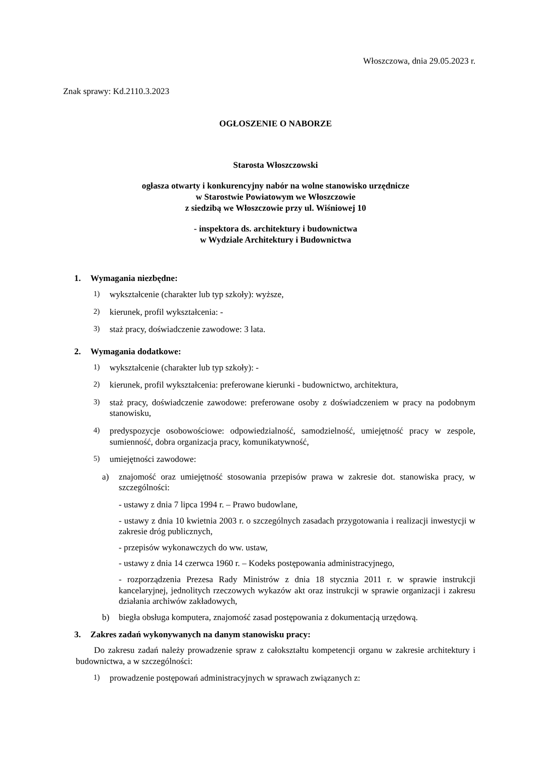Włoszczowa, dnia 29.05.2023 r.
Znak sprawy: Kd.2110.3.2023
OGŁOSZENIE O NABORZE
Starosta Włoszczowski
ogłasza otwarty i konkurencyjny nabór na wolne stanowisko urzędnicze
w Starostwie Powiatowym we Włoszczowie
z siedzibą we Włoszczowie przy ul. Wiśniowej 10
- inspektora ds. architektury i budownictwa
w Wydziale Architektury i Budownictwa
1. Wymagania niezbędne:
1) wykształcenie (charakter lub typ szkoły): wyższe,
2) kierunek, profil wykształcenia: -
3) staż pracy, doświadczenie zawodowe: 3 lata.
2. Wymagania dodatkowe:
1) wykształcenie (charakter lub typ szkoły): -
2) kierunek, profil wykształcenia: preferowane kierunki - budownictwo, architektura,
3) staż pracy, doświadczenie zawodowe: preferowane osoby z doświadczeniem w pracy na podobnym stanowisku,
4) predyspozycje osobowościowe: odpowiedzialność, samodzielność, umiejętność pracy w zespole, sumienność, dobra organizacja pracy, komunikatywność,
5) umiejętności zawodowe:
a) znajomość oraz umiejętność stosowania przepisów prawa w zakresie dot. stanowiska pracy, w szczególności:
- ustawy z dnia 7 lipca 1994 r. – Prawo budowlane,
- ustawy z dnia 10 kwietnia 2003 r. o szczególnych zasadach przygotowania i realizacji inwestycji w zakresie dróg publicznych,
- przepisów wykonawczych do ww. ustaw,
- ustawy z dnia 14 czerwca 1960 r. – Kodeks postępowania administracyjnego,
- rozporządzenia Prezesa Rady Ministrów z dnia 18 stycznia 2011 r. w sprawie instrukcji kancelaryjnej, jednolitych rzeczowych wykazów akt oraz instrukcji w sprawie organizacji i zakresu działania archiwów zakładowych,
b) biegła obsługa komputera, znajomość zasad postępowania z dokumentacją urzędową.
3. Zakres zadań wykonywanych na danym stanowisku pracy:
Do zakresu zadań należy prowadzenie spraw z całokształtu kompetencji organu w zakresie architektury i budownictwa, a w szczególności:
1) prowadzenie postępowań administracyjnych w sprawach związanych z: